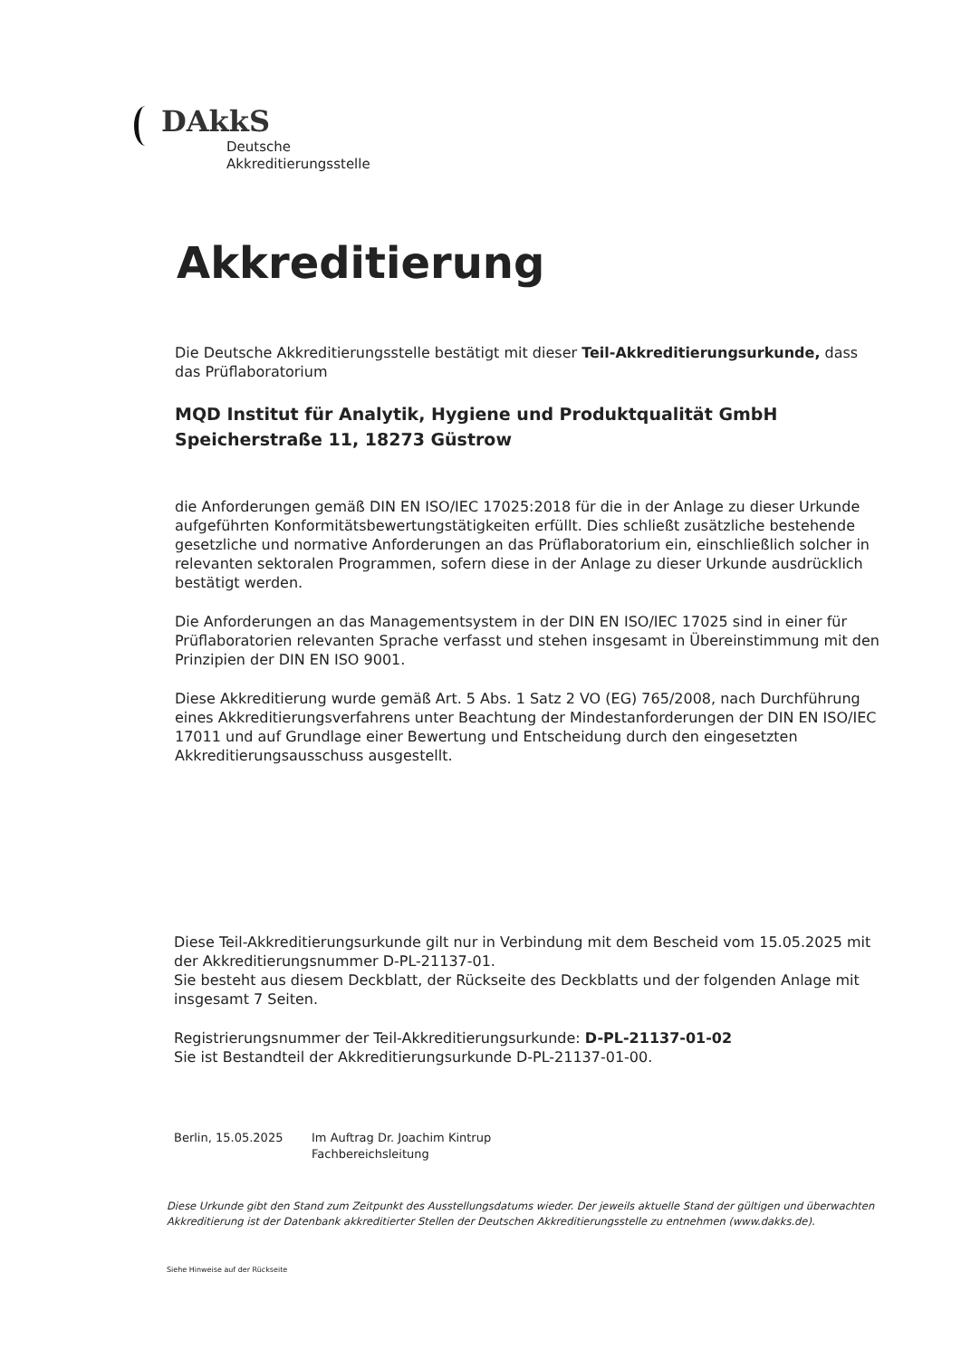DAkkS
Deutsche
Akkreditierungsstelle
Akkreditierung
Die Deutsche Akkreditierungsstelle bestätigt mit dieser Teil-Akkreditierungsurkunde, dass das Prüflaboratorium
MQD Institut für Analytik, Hygiene und Produktqualität GmbH
Speicherstraße 11, 18273 Güstrow
die Anforderungen gemäß DIN EN ISO/IEC 17025:2018 für die in der Anlage zu dieser Urkunde aufgeführten Konformitätsbewertungstätigkeiten erfüllt. Dies schließt zusätzliche bestehende gesetzliche und normative Anforderungen an das Prüflaboratorium ein, einschließlich solcher in relevanten sektoralen Programmen, sofern diese in der Anlage zu dieser Urkunde ausdrücklich bestätigt werden.
Die Anforderungen an das Managementsystem in der DIN EN ISO/IEC 17025 sind in einer für Prüflaboratorien relevanten Sprache verfasst und stehen insgesamt in Übereinstimmung mit den Prinzipien der DIN EN ISO 9001.
Diese Akkreditierung wurde gemäß Art. 5 Abs. 1 Satz 2 VO (EG) 765/2008, nach Durchführung eines Akkreditierungsverfahrens unter Beachtung der Mindestanforderungen der DIN EN ISO/IEC 17011 und auf Grundlage einer Bewertung und Entscheidung durch den eingesetzten Akkreditierungsausschuss ausgestellt.
Diese Teil-Akkreditierungsurkunde gilt nur in Verbindung mit dem Bescheid vom 15.05.2025 mit der Akkreditierungsnummer D-PL-21137-01.
Sie besteht aus diesem Deckblatt, der Rückseite des Deckblatts und der folgenden Anlage mit insgesamt 7 Seiten.
Registrierungsnummer der Teil-Akkreditierungsurkunde: D-PL-21137-01-02
Sie ist Bestandteil der Akkreditierungsurkunde D-PL-21137-01-00.
Berlin, 15.05.2025 Im Auftrag Dr. Joachim Kintrup
Fachbereichsleitung
Diese Urkunde gibt den Stand zum Zeitpunkt des Ausstellungsdatums wieder. Der jeweils aktuelle Stand der gültigen und überwachten Akkreditierung ist der Datenbank akkreditierter Stellen der Deutschen Akkreditierungsstelle zu entnehmen (www.dakks.de).
Siehe Hinweise auf der Rückseite